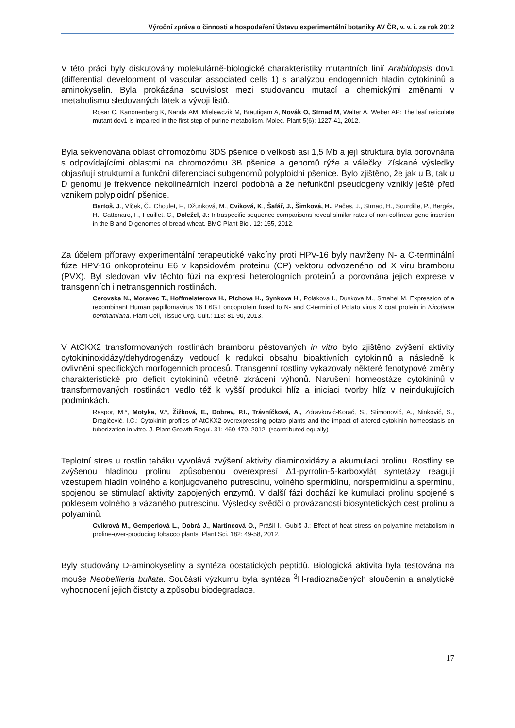Výroční zpráva o činnosti a hospodaření Ústavu experimentální botaniky AV ČR, v. v. i. za rok 2012
V této práci byly diskutovány molekulárně-biologické charakteristiky mutantních linií Arabidopsis dov1 (differential development of vascular associated cells 1) s analýzou endogenních hladin cytokininů a aminokyselin. Byla prokázána souvislost mezi studovanou mutací a chemickými změnami v metabolismu sledovaných látek a vývoji listů.
Rosar C, Kanonenberg K, Nanda AM, Mielewczik M, Bräutigam A, Novák O, Strnad M, Walter A, Weber AP: The leaf reticulate mutant dov1 is impaired in the first step of purine metabolism. Molec. Plant 5(6): 1227-41, 2012.
Byla sekvenována oblast chromozómu 3DS pšenice o velkosti asi 1,5 Mb a její struktura byla porovnána s odpovídajícími oblastmi na chromozómu 3B pšenice a genomů rýže a válečky. Získané výsledky objasňují strukturní a funkční diferenciaci subgenomů polyploidní pšenice. Bylo zjištěno, že jak u B, tak u D genomu je frekvence nekolineárních inzercí podobná a že nefunkční pseudogeny vznikly ještě před vznikem polyploidní pšenice.
Bartoš, J., Vlček, Č., Choulet, F., Džunková, M., Cviková, K., Šafář, J., Šimková, H., Pačes, J., Strnad, H., Sourdille, P., Bergés, H., Cattonaro, F., Feuillet, C., Doležel, J.: Intraspecific sequence comparisons reveal similar rates of non-collinear gene insertion in the B and D genomes of bread wheat. BMC Plant Biol. 12: 155, 2012.
Za účelem přípravy experimentální terapeutické vakcíny proti HPV-16 byly navrženy N- a C-terminální fúze HPV-16 onkoproteinu E6 v kapsidovém proteinu (CP) vektoru odvozeného od X viru bramboru (PVX). Byl sledován vliv těchto fúzí na expresi heterologních proteinů a porovnána jejich exprese v transgenních i netransgenních rostlinách.
Cerovska N., Moravec T., Hoffmeisterova H., Plchova H., Synkova H., Polakova I., Duskova M., Smahel M. Expression of a recombinant Human papillomavirus 16 E6GT oncoprotein fused to N- and C-termini of Potato virus X coat protein in Nicotiana benthamiana. Plant Cell, Tissue Org. Cult.: 113: 81-90, 2013.
V AtCKX2 transformovaných rostlinách bramboru pěstovaných in vitro bylo zjištěno zvýšení aktivity cytokininoxidázy/dehydrogenázy vedoucí k redukci obsahu bioaktivních cytokininů a následně k ovlivnění specifických morfogenních procesů. Transgenní rostliny vykazovaly některé fenotypové změny charakteristické pro deficit cytokininů včetně zkrácení výhonů. Narušení homeostáze cytokininů v transformovaných rostlinách vedlo též k vyšší produkci hlíz a iniciaci tvorby hlíz v neindukujících podmínkách.
Raspor, M.*, Motyka, V.*, Žižková, E., Dobrev, P.I., Trávníčková, A., Zdravković-Korać, S., SIimonović, A., Ninković, S., Dragićević, I.C.: Cytokinin profiles of AtCKX2-overexpressing potato plants and the impact of altered cytokinin homeostasis on tuberization in vitro. J. Plant Growth Regul. 31: 460-470, 2012. (*contributed equally)
Teplotní stres u rostlin tabáku vyvolává zvýšení aktivity diaminoxidázy a akumulaci prolinu. Rostliny se zvýšenou hladinou prolinu způsobenou overexpresí Δ1-pyrrolin-5-karboxylát syntetázy reagují vzestupem hladin volného a konjugovaného putrescinu, volného spermidinu, norspermidinu a sperminu, spojenou se stimulací aktivity zapojených enzymů. V další fázi dochází ke kumulaci prolinu spojené s poklesem volného a vázaného putrescinu. Výsledky svědčí o provázanosti biosyntetických cest prolinu a polyaminů.
Cvikrová M., Gemperlová L., Dobrá J., Martincová O., Prášil I., Gubiš J.: Effect of heat stress on polyamine metabolism in proline-over-producing tobacco plants. Plant Sci. 182: 49-58, 2012.
Byly studovány D-aminokyseliny a syntéza oostatických peptidů. Biologická aktivita byla testována na mouše Neobellieria bullata. Součástí výzkumu byla syntéza <sup>3</sup>H-radioznačených sloučenin a analytické vyhodnocení jejich čistoty a způsobu biodegradace.
17